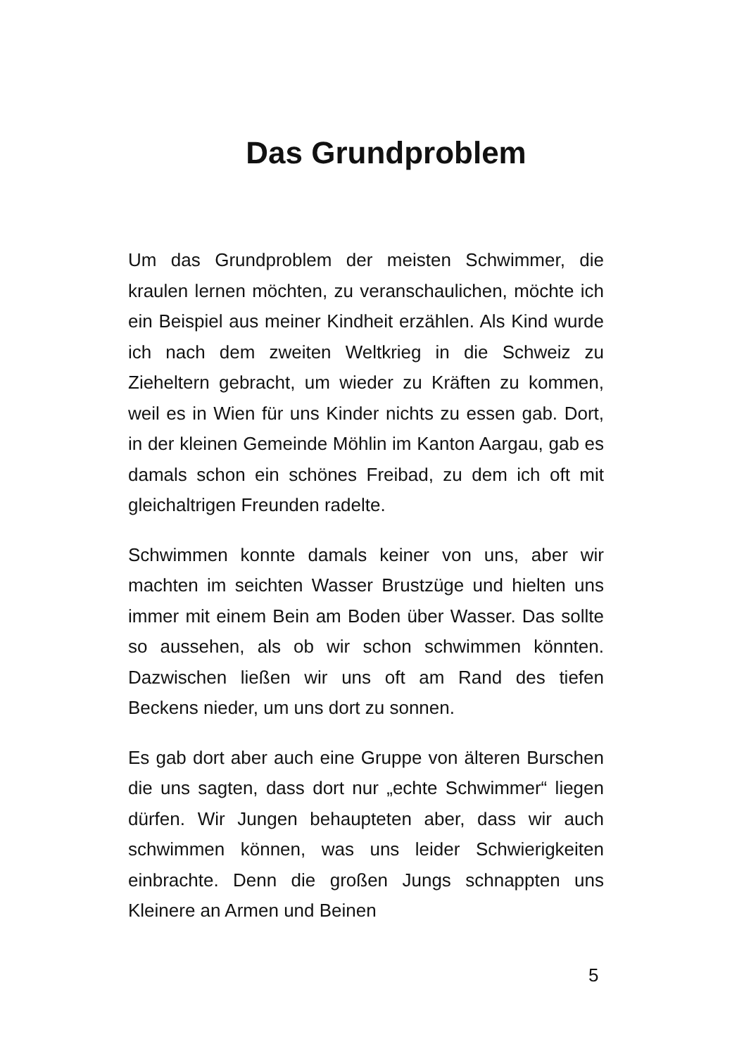Das Grundproblem
Um das Grundproblem der meisten Schwimmer, die kraulen lernen möchten, zu veranschaulichen, möchte ich ein Beispiel aus meiner Kindheit erzählen. Als Kind wurde ich nach dem zweiten Weltkrieg in die Schweiz zu Zieheltern gebracht, um wieder zu Kräften zu kommen, weil es in Wien für uns Kinder nichts zu essen gab. Dort, in der kleinen Gemeinde Möhlin im Kanton Aargau, gab es damals schon ein schönes Freibad, zu dem ich oft mit gleichaltrigen Freunden radelte.
Schwimmen konnte damals keiner von uns, aber wir machten im seichten Wasser Brustzüge und hielten uns immer mit einem Bein am Boden über Wasser. Das sollte so aussehen, als ob wir schon schwimmen könnten. Dazwischen ließen wir uns oft am Rand des tiefen Beckens nieder, um uns dort zu sonnen.
Es gab dort aber auch eine Gruppe von älteren Burschen die uns sagten, dass dort nur „echte Schwimmer“ liegen dürfen. Wir Jungen behaupteten aber, dass wir auch schwimmen können, was uns leider Schwierigkeiten einbrachte. Denn die großen Jungs schnappten uns Kleinere an Armen und Beinen
5